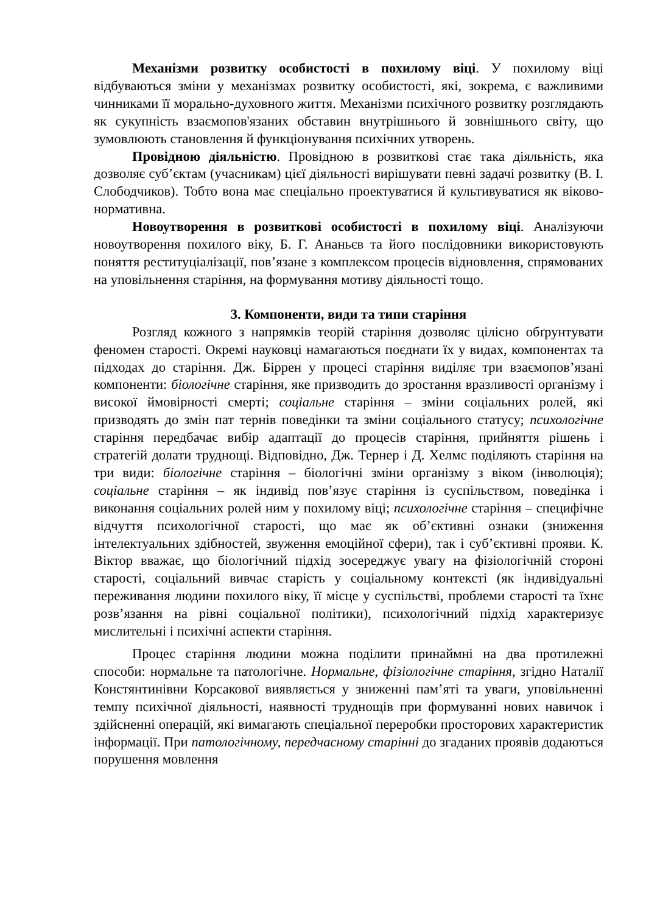Механізми розвитку особистості в похилому віці. У похилому віці відбуваються зміни у механізмах розвитку особистості, які, зокрема, є важливими чинниками її морально-духовного життя. Механізми психічного розвитку розглядають як сукупність взаємопов'язаних обставин внутрішнього й зовнішнього світу, що зумовлюють становлення й функціонування психічних утворень.
Провідною діяльністю. Провідною в розвиткові стає така діяльність, яка дозволяє суб’єктам (учасникам) цієї діяльності вирішувати певні задачі розвитку (В. І. Слободчиков). Тобто вона має спеціально проектуватися й культивуватися як віково-нормативна.
Новоутворення в розвиткові особистості в похилому віці. Аналізуючи новоутворення похилого віку, Б. Г. Ананьєв та його послідовники використовують поняття реституціалізації, пов’язане з комплексом процесів відновлення, спрямованих на уповільнення старіння, на формування мотиву діяльності тощо.
3. Компоненти, види та типи старіння
Розгляд кожного з напрямків теорій старіння дозволяє цілісно обґрунтувати феномен старості. Окремі науковці намагаються поєднати їх у видах, компонентах та підходах до старіння. Дж. Біррен у процесі старіння виділяє три взаємопов’язані компоненти: біологічне старіння, яке призводить до зростання вразливості організму і високої ймовірності смерті; соціальне старіння – зміни соціальних ролей, які призводять до змін пат тернів поведінки та зміни соціального статусу; психологічне старіння передбачає вибір адаптації до процесів старіння, прийняття рішень і стратегій долати труднощі. Відповідно, Дж. Тернер і Д. Хелмс поділяють старіння на три види: біологічне старіння – біологічні зміни організму з віком (інволюція); соціальне старіння – як індивід пов’язує старіння із суспільством, поведінка і виконання соціальних ролей ним у похилому віці; психологічне старіння – специфічне відчуття психологічної старості, що має як об’єктивні ознаки (зниження інтелектуальних здібностей, звуження емоційної сфери), так і суб’єктивні прояви. К. Віктор вважає, що біологічний підхід зосереджує увагу на фізіологічній стороні старості, соціальний вивчає старість у соціальному контексті (як індивідуальні переживання людини похилого віку, її місце у суспільстві, проблеми старості та їхнє розв’язання на рівні соціальної політики), психологічний підхід характеризує мислительні і психічні аспекти старіння.
Процес старіння людини можна поділити принаймні на два протилежні способи: нормальне та патологічне. Нормальне, фізіологічне старіння, згідно Наталії Констянтинівни Корсакової виявляється у зниженні пам’яті та уваги, уповільненні темпу психічної діяльності, наявності труднощів при формуванні нових навичок і здійсненні операцій, які вимагають спеціальної переробки просторових характеристик інформації. При патологічному, передчасному старінні до згаданих проявів додаються порушення мовлення